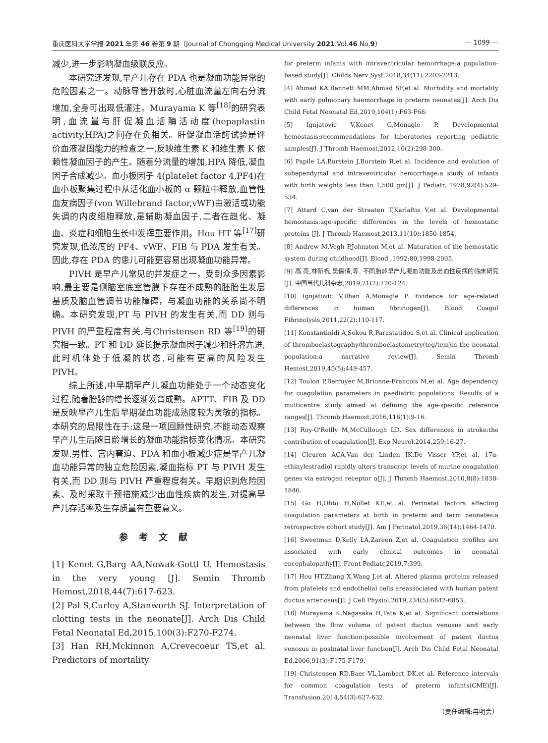重庆医科大学学报 2021 年第 46 卷第 9 期（Journal of Chongqing Medical University 2021.Vol.46 No.9） — 1099 —
减少,进一步影响凝血级联反应。
本研究还发现,早产儿存在 PDA 也是凝血功能异常的危险因素之一。动脉导管开放时,心脏血流量左向右分流增加,全身可出现低灌注。Murayama K 等<sup>[18]</sup>的研究表明,血流量与肝促凝血活酶活动度(hepaplastin activity,HPA)之间存在负相关。肝促凝血活酶试验是评价血液凝固能力的检查之一,反映维生素 K 和维生素 K 依赖性凝血因子的产生。随着分流量的增加,HPA 降低,凝血因子合成减少。血小板因子 4(platelet factor 4,PF4)在血小板聚集过程中从活化血小板的 α 颗粒中释放,血管性血友病因子(von Willebrand factor,vWF)由激活或功能失调的内皮细胞释放,是辅助凝血因子,二者在趋化、凝血、炎症和细胞生长中发挥重要作用。Hou HT 等<sup>[17]</sup>研究发现,低浓度的 PF4、vWF、FIB 与 PDA 发生有关。因此,存在 PDA 的患儿可能更容易出现凝血功能异常。
PIVH 是早产儿常见的并发症之一，受到众多因素影响,最主要是侧脑室底室管膜下存在不成熟的胚胎生发层基质及脑血管调节功能障碍，与凝血功能的关系尚不明确。本研究发现,PT 与 PIVH 的发生有关,而 DD 则与 PIVH 的严重程度有关,与Christensen RD 等<sup>[19]</sup>的研究相一致。PT 和 DD 延长提示凝血因子减少和纤溶亢进,此时机体处于低凝的状态,可能有更高的风险发生 PIVH。
综上所述,中早期早产儿凝血功能处于一个动态变化过程,随着胎龄的增长逐渐发育成熟。APTT、FIB 及 DD 是反映早产儿生后早期凝血功能成熟度较为灵敏的指标。本研究的局限性在于:这是一项回顾性研究,不能动态观察早产儿生后随日龄增长的凝血功能指标变化情况。本研究发现,男性、宫内窘迫、PDA 和血小板减少症是早产儿凝血功能异常的独立危险因素,凝血指标 PT 与 PIVH 发生有关,而 DD 则与 PIVH 严重程度有关。早期识别危险因素、及时采取干预措施减少出血性疾病的发生,对提高早产儿存活率及生存质量有重要意义。
参考文献
[1] Kenet G,Barg AA,Nowak-Gottl U. Hemostasis in the very young [J]. Semin Thromb Hemost,2018,44(7):617-623.
[2] Pal S,Curley A,Stanworth SJ. Interpretation of clotting tests in the neonate[J]. Arch Dis Child Fetal Neonatal Ed,2015,100(3):F270-F274.
[3] Han RH,Mckinnon A,Crevecoeur TS,et al. Predictors of mortality
for preterm infants with intraventricular hemorrhage:a population-based study[J]. Childs Nerv Syst,2018,34(11):2203-2213.
[4] Ahmad KA,Bennett MM,Ahmad SF,et al. Morbidity and mortality with early pulmonary haemorrhage in preterm neonates[J]. Arch Dis Child Fetal Neonatal Ed,2019,104(1):F63-F68.
[5] Ignjatovic V,Kenet G,Monagle P. Developmental hemostasis:recommendations for laboratories reporting pediatric samples[J]. J Thromb Haemost,2012,10(2):298-300.
[6] Papile LA,Burstein J,Burstein R,et al. Incidence and evolution of subependymal and intraventricular hemorrhage:a study of infants with birth weights less than 1,500 gm[J]. J Pediatr, 1978,92(4):529-534.
[7] Attard C,van der Straaten T,Karlaftis V,et al. Developmental hemostasis:age-specific differences in the levels of hemostatic proteins [J]. J Thromb Haemost,2013,11(10):1850-1854.
[8] Andrew M,Vegh P,Johnston M,et al. Maturation of the hemostatic system during childhood[J]. Blood ,1992:80,1998-2005.
[9] 高 亮,林新祝,吴倩倩,等. 不同胎龄早产儿凝血功能及出血性疾病的临床研究[J]. 中国当代儿科杂志,2019,21(2):120-124.
[10] Ignjatovic V,Ilhan A,Monagle P. Evidence for age-related differences in human fibrinogen[J]. Blood Coagul Fibrinolysis,2011,22(2):110-117.
[11] Konstantinidi A,Sokou R,Parastatidou S,et al. Clinical application of thromboelastography/thromboelastometry(teg/tem)in the neonatal population:a narrative review[J]. Semin Thromb Hemost,2019,45(5):449-457.
[12] Toulon P,Berruyer M,Brionne-Francois M,et al. Age dependency for coagulation parameters in paediatric populations. Results of a multicentre study aimed at defining the age-specific reference ranges[J]. Thromb Haemost,2016,116(1):9-16.
[13] Roy-O'Reilly M,McCullough LD. Sex differences in stroke:the contribution of coagulation[J]. Exp Neurol,2014,259:16-27.
[14] Cleuren ACA,Van der Linden IK,De Visser YP,et al. 17α-ethinylestradiol rapidly alters transcript levels of murine coagulation genes via estrogen receptor α[J]. J Thromb Haemost,2010,8(8):1838-1846.
[15] Go H,Ohto H,Nollet KE,et al. Perinatal factors affecting coagulation parameters at birth in preterm and term neonates:a retrospective cohort study[J]. Am J Perinatol,2019,36(14):1464-1470.
[16] Sweetman D,Kelly LA,Zareen Z,et al. Coagulation profiles are associated with early clinical outcomes in neonatal encephalopathy[J]. Front Pediatr,2019,7:399.
[17] Hou HT,Zhang X,Wang J,et al. Altered plasma proteins released from platelets and endothelial cells areassociated with human patent ductus arteriosus[J]. J Cell Physiol,2019,234(5):6842-6853.
[18] Murayama K,Nagasaka H,Tate K,et al. Significant correlations between the flow volume of patent ductus venosus and early neonatal liver function:possible involvement of patent ductus venosus in postnatal liver function[J]. Arch Dis Child Fetal Neonatal Ed,2006,91(3):F175-F179.
[19] Christensen RD,Baer VL,Lambert DK,et al. Reference intervals for common coagulation tests of preterm infants(CME)[J]. Transfusion,2014,54(3):627-632.
（责任编辑:冉明会）